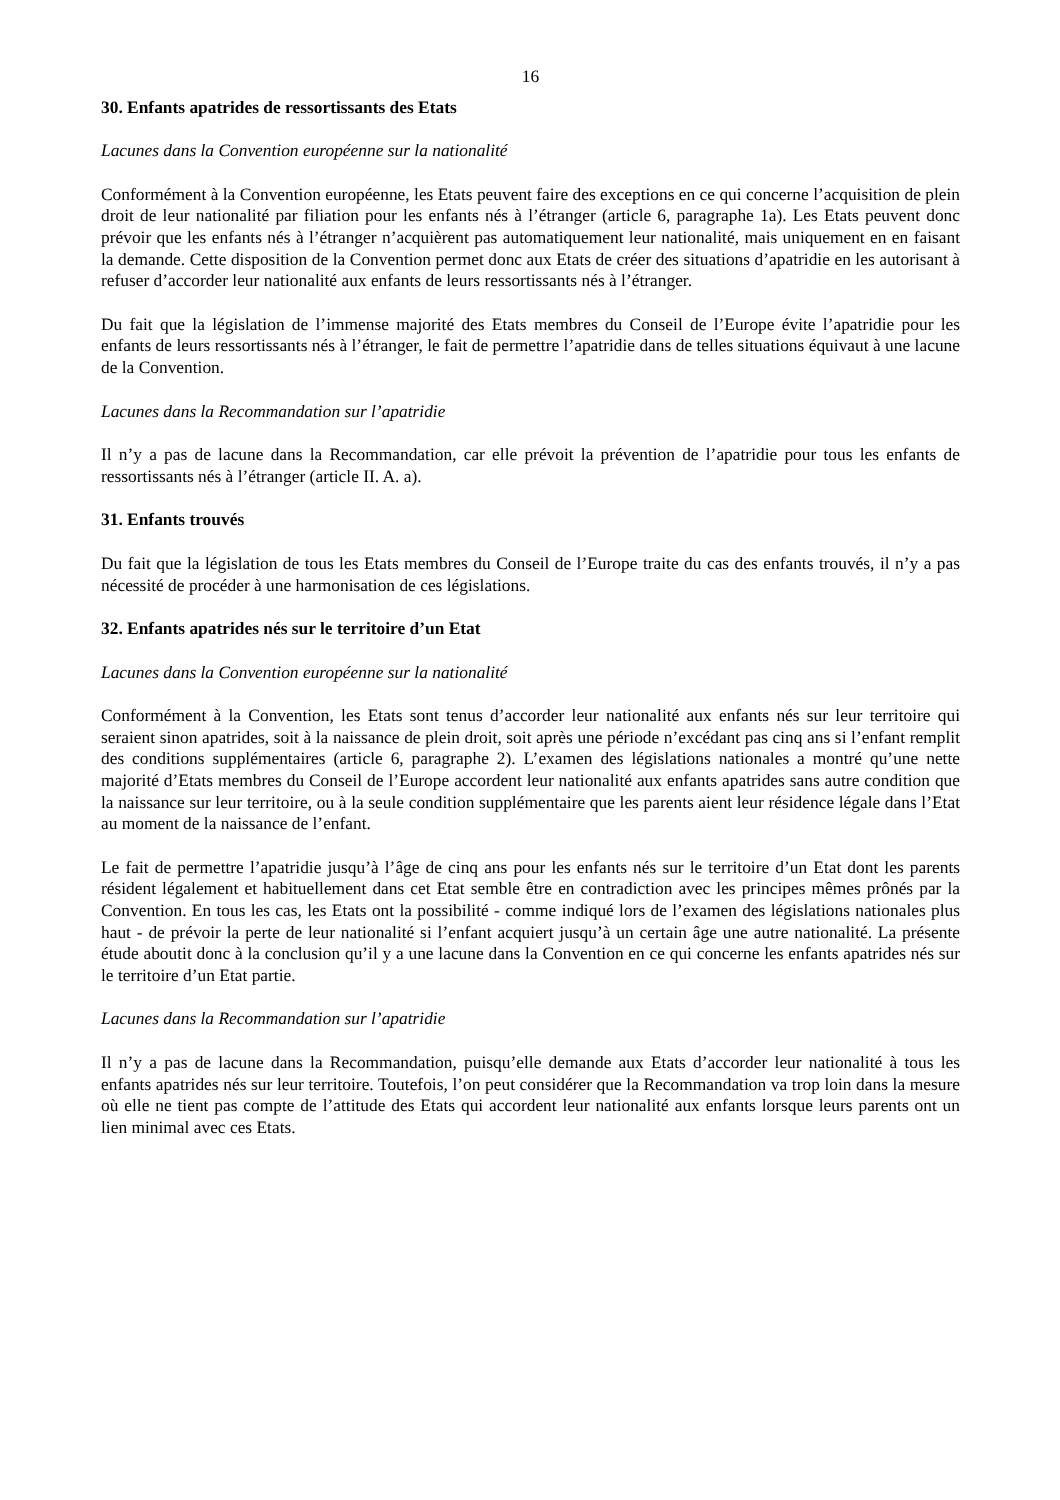16
30. Enfants apatrides de ressortissants des Etats
Lacunes dans la Convention européenne sur la nationalité
Conformément à la Convention européenne, les Etats peuvent faire des exceptions en ce qui concerne l’acquisition de plein droit de leur nationalité par filiation pour les enfants nés à l’étranger (article 6, paragraphe 1a). Les Etats peuvent donc prévoir que les enfants nés à l’étranger n’acquièrent pas automatiquement leur nationalité, mais uniquement en en faisant la demande. Cette disposition de la Convention permet donc aux Etats de créer des situations d’apatridie en les autorisant à refuser d’accorder leur nationalité aux enfants de leurs ressortissants nés à l’étranger.
Du fait que la législation de l’immense majorité des Etats membres du Conseil de l’Europe évite l’apatridie pour les enfants de leurs ressortissants nés à l’étranger, le fait de permettre l’apatridie dans de telles situations équivaut à une lacune de la Convention.
Lacunes dans la Recommandation sur l’apatridie
Il n’y a pas de lacune dans la Recommandation, car elle prévoit la prévention de l’apatridie pour tous les enfants de ressortissants nés à l’étranger (article II. A. a).
31. Enfants trouvés
Du fait que la législation de tous les Etats membres du Conseil de l’Europe traite du cas des enfants trouvés, il n’y a pas nécessité de procéder à une harmonisation de ces législations.
32. Enfants apatrides nés sur le territoire d’un Etat
Lacunes dans la Convention européenne sur la nationalité
Conformément à la Convention, les Etats sont tenus d’accorder leur nationalité aux enfants nés sur leur territoire qui seraient sinon apatrides, soit à la naissance de plein droit, soit après une période n’excédant pas cinq ans si l’enfant remplit des conditions supplémentaires (article 6, paragraphe 2). L’examen des législations nationales a montré qu’une nette majorité d’Etats membres du Conseil de l’Europe accordent leur nationalité aux enfants apatrides sans autre condition que la naissance sur leur territoire, ou à la seule condition supplémentaire que les parents aient leur résidence légale dans l’Etat au moment de la naissance de l’enfant.
Le fait de permettre l’apatridie jusqu’à l’âge de cinq ans pour les enfants nés sur le territoire d’un Etat dont les parents résident légalement et habituellement dans cet Etat semble être en contradiction avec les principes mêmes prônés par la Convention. En tous les cas, les Etats ont la possibilité - comme indiqué lors de l’examen des législations nationales plus haut - de prévoir la perte de leur nationalité si l’enfant acquiert jusqu’à un certain âge une autre nationalité. La présente étude aboutit donc à la conclusion qu’il y a une lacune dans la Convention en ce qui concerne les enfants apatrides nés sur le territoire d’un Etat partie.
Lacunes dans la Recommandation sur l’apatridie
Il n’y a pas de lacune dans la Recommandation, puisqu’elle demande aux Etats d’accorder leur nationalité à tous les enfants apatrides nés sur leur territoire. Toutefois, l’on peut considérer que la Recommandation va trop loin dans la mesure où elle ne tient pas compte de l’attitude des Etats qui accordent leur nationalité aux enfants lorsque leurs parents ont un lien minimal avec ces Etats.